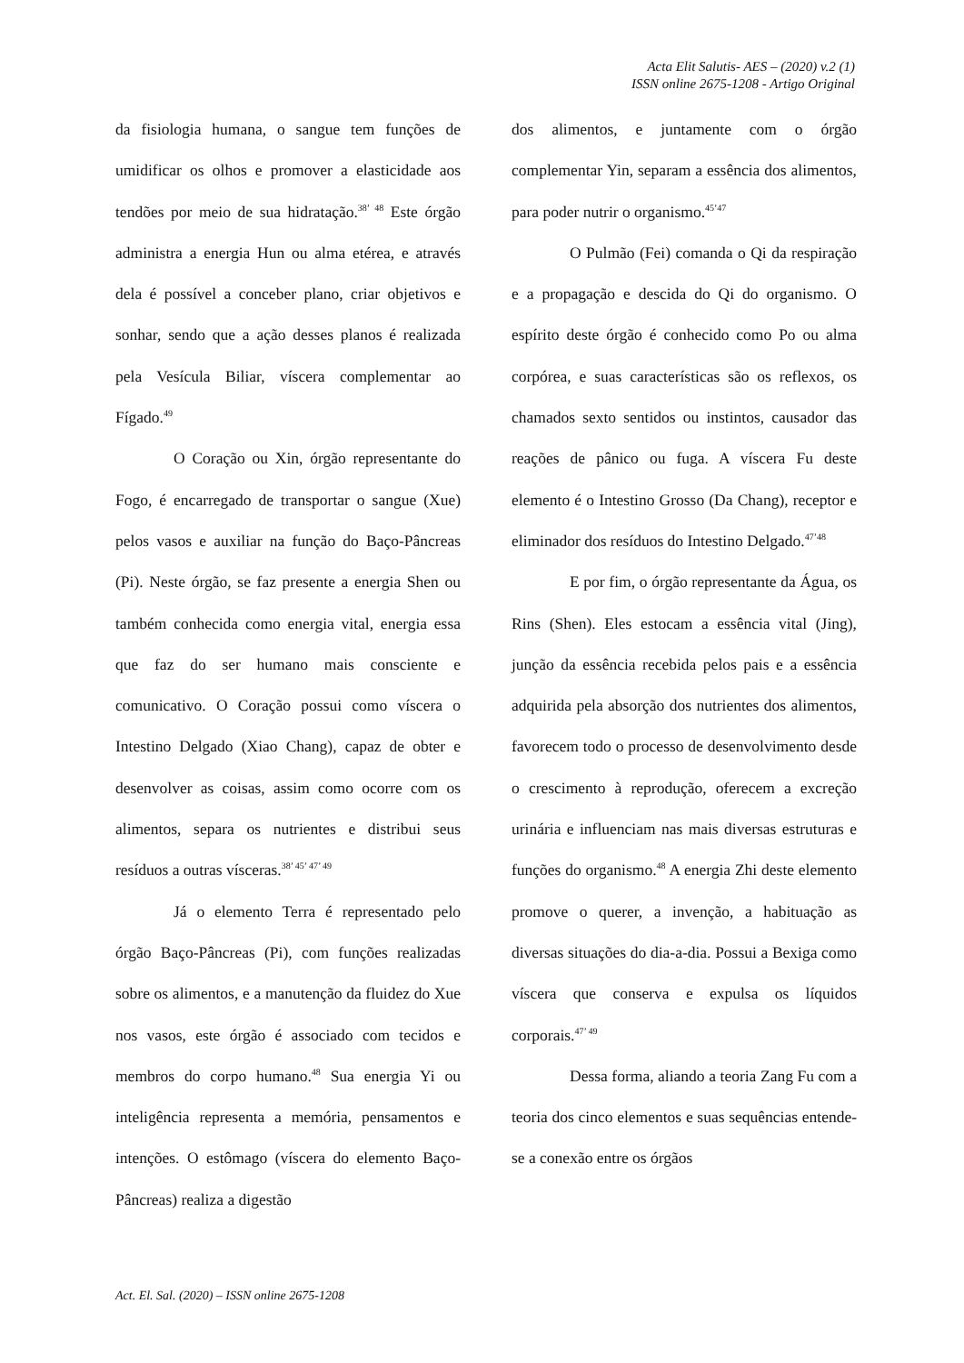Acta Elit Salutis- AES – (2020) v.2 (1)
ISSN online 2675-1208 - Artigo Original
da fisiologia humana, o sangue tem funções de umidificar os olhos e promover a elasticidade aos tendões por meio de sua hidratação.<sup>38’ 48</sup> Este órgão administra a energia Hun ou alma etérea, e através dela é possível a conceber plano, criar objetivos e sonhar, sendo que a ação desses planos é realizada pela Vesícula Biliar, víscera complementar ao Fígado.<sup>49</sup>
O Coração ou Xin, órgão representante do Fogo, é encarregado de transportar o sangue (Xue) pelos vasos e auxiliar na função do Baço-Pâncreas (Pi). Neste órgão, se faz presente a energia Shen ou também conhecida como energia vital, energia essa que faz do ser humano mais consciente e comunicativo. O Coração possui como víscera o Intestino Delgado (Xiao Chang), capaz de obter e desenvolver as coisas, assim como ocorre com os alimentos, separa os nutrientes e distribui seus resíduos a outras vísceras.<sup>38’ 45’ 47’ 49</sup>
Já o elemento Terra é representado pelo órgão Baço-Pâncreas (Pi), com funções realizadas sobre os alimentos, e a manutenção da fluidez do Xue nos vasos, este órgão é associado com tecidos e membros do corpo humano.<sup>48</sup> Sua energia Yi ou inteligência representa a memória, pensamentos e intenções. O estômago (víscera do elemento Baço-Pâncreas) realiza a digestão
dos alimentos, e juntamente com o órgão complementar Yin, separam a essência dos alimentos, para poder nutrir o organismo.<sup>45’47</sup>
O Pulmão (Fei) comanda o Qi da respiração e a propagação e descida do Qi do organismo. O espírito deste órgão é conhecido como Po ou alma corpórea, e suas características são os reflexos, os chamados sexto sentidos ou instintos, causador das reações de pânico ou fuga. A víscera Fu deste elemento é o Intestino Grosso (Da Chang), receptor e eliminador dos resíduos do Intestino Delgado.<sup>47’48</sup>
E por fim, o órgão representante da Água, os Rins (Shen). Eles estocam a essência vital (Jing), junção da essência recebida pelos pais e a essência adquirida pela absorção dos nutrientes dos alimentos, favorecem todo o processo de desenvolvimento desde o crescimento à reprodução, oferecem a excreção urinária e influenciam nas mais diversas estruturas e funções do organismo.<sup>48</sup> A energia Zhi deste elemento promove o querer, a invenção, a habituação as diversas situações do dia-a-dia. Possui a Bexiga como víscera que conserva e expulsa os líquidos corporais.<sup>47’ 49</sup>
Dessa forma, aliando a teoria Zang Fu com a teoria dos cinco elementos e suas sequências entende-se a conexão entre os órgãos
Act. El. Sal. (2020) – ISSN online 2675-1208